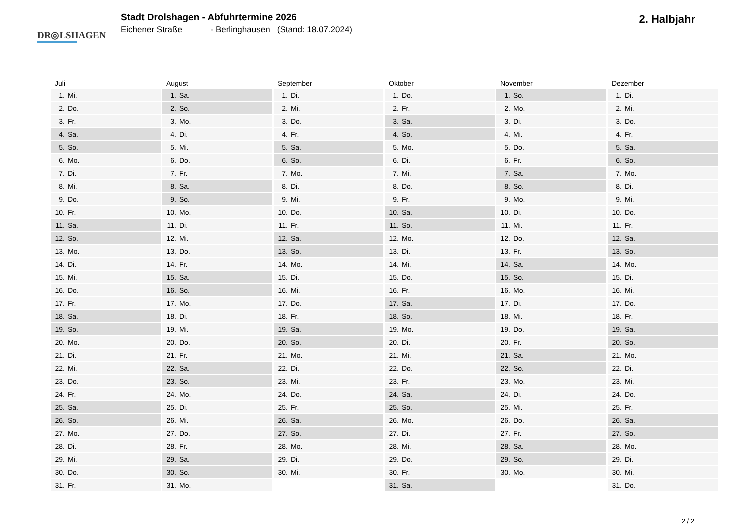DR◎LSHAGEN
Stadt Drolshagen - Abfuhrtermine 2026
Eichener Straße - Berlinghausen (Stand: 18.07.2024)
2. Halbjahr
| Juli | August | September | Oktober | November | Dezember |
| --- | --- | --- | --- | --- | --- |
| 1. Mi. | 1. Sa. | 1. Di. | 1. Do. | 1. So. | 1. Di. |
| 2. Do. | 2. So. | 2. Mi. | 2. Fr. | 2. Mo. | 2. Mi. |
| 3. Fr. | 3. Mo. | 3. Do. | 3. Sa. | 3. Di. | 3. Do. |
| 4. Sa. | 4. Di. | 4. Fr. | 4. So. | 4. Mi. | 4. Fr. |
| 5. So. | 5. Mi. | 5. Sa. | 5. Mo. | 5. Do. | 5. Sa. |
| 6. Mo. | 6. Do. | 6. So. | 6. Di. | 6. Fr. | 6. So. |
| 7. Di. | 7. Fr. | 7. Mo. | 7. Mi. | 7. Sa. | 7. Mo. |
| 8. Mi. | 8. Sa. | 8. Di. | 8. Do. | 8. So. | 8. Di. |
| 9. Do. | 9. So. | 9. Mi. | 9. Fr. | 9. Mo. | 9. Mi. |
| 10. Fr. | 10. Mo. | 10. Do. | 10. Sa. | 10. Di. | 10. Do. |
| 11. Sa. | 11. Di. | 11. Fr. | 11. So. | 11. Mi. | 11. Fr. |
| 12. So. | 12. Mi. | 12. Sa. | 12. Mo. | 12. Do. | 12. Sa. |
| 13. Mo. | 13. Do. | 13. So. | 13. Di. | 13. Fr. | 13. So. |
| 14. Di. | 14. Fr. | 14. Mo. | 14. Mi. | 14. Sa. | 14. Mo. |
| 15. Mi. | 15. Sa. | 15. Di. | 15. Do. | 15. So. | 15. Di. |
| 16. Do. | 16. So. | 16. Mi. | 16. Fr. | 16. Mo. | 16. Mi. |
| 17. Fr. | 17. Mo. | 17. Do. | 17. Sa. | 17. Di. | 17. Do. |
| 18. Sa. | 18. Di. | 18. Fr. | 18. So. | 18. Mi. | 18. Fr. |
| 19. So. | 19. Mi. | 19. Sa. | 19. Mo. | 19. Do. | 19. Sa. |
| 20. Mo. | 20. Do. | 20. So. | 20. Di. | 20. Fr. | 20. So. |
| 21. Di. | 21. Fr. | 21. Mo. | 21. Mi. | 21. Sa. | 21. Mo. |
| 22. Mi. | 22. Sa. | 22. Di. | 22. Do. | 22. So. | 22. Di. |
| 23. Do. | 23. So. | 23. Mi. | 23. Fr. | 23. Mo. | 23. Mi. |
| 24. Fr. | 24. Mo. | 24. Do. | 24. Sa. | 24. Di. | 24. Do. |
| 25. Sa. | 25. Di. | 25. Fr. | 25. So. | 25. Mi. | 25. Fr. |
| 26. So. | 26. Mi. | 26. Sa. | 26. Mo. | 26. Do. | 26. Sa. |
| 27. Mo. | 27. Do. | 27. So. | 27. Di. | 27. Fr. | 27. So. |
| 28. Di. | 28. Fr. | 28. Mo. | 28. Mi. | 28. Sa. | 28. Mo. |
| 29. Mi. | 29. Sa. | 29. Di. | 29. Do. | 29. So. | 29. Di. |
| 30. Do. | 30. So. | 30. Mi. | 30. Fr. | 30. Mo. | 30. Mi. |
| 31. Fr. | 31. Mo. | | 31. Sa. | | 31. Do. |
2 / 2